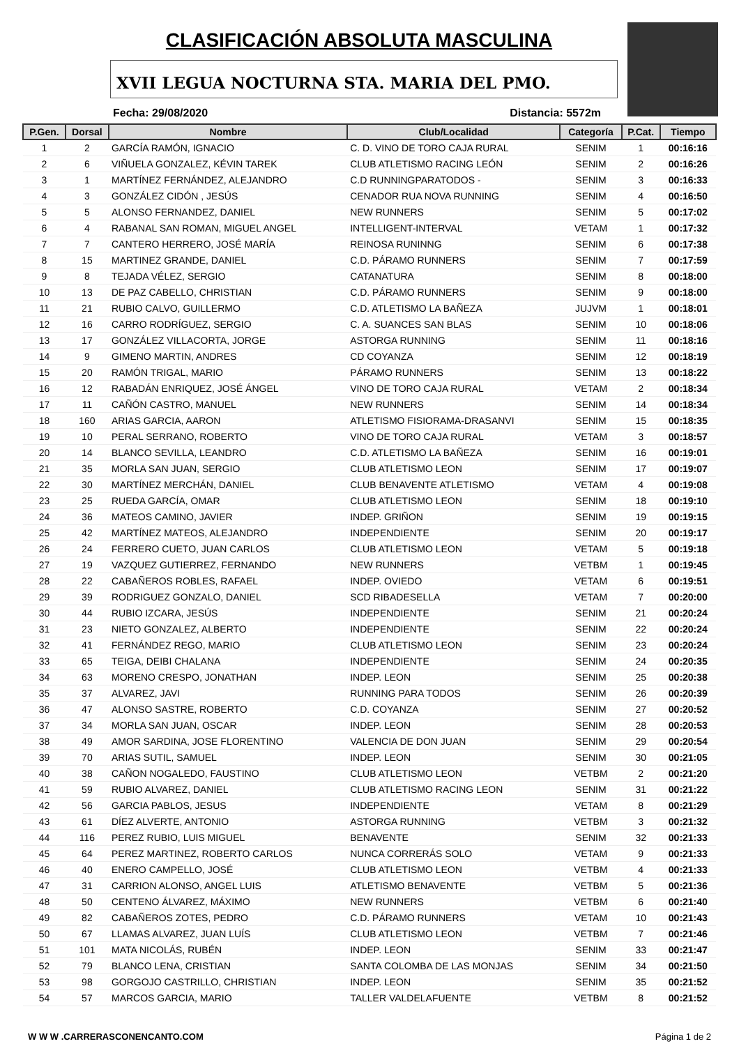CLASIFICACIÓN ABSOLUTA MASCULINA
XVII LEGUA NOCTURNA STA. MARIA DEL PMO.
Fecha: 29/08/2020 Distancia: 5572m
| P.Gen. | Dorsal | Nombre | Club/Localidad | Categoría | P.Cat. | Tiempo |
| --- | --- | --- | --- | --- | --- | --- |
| 1 | 2 | GARCÍA RAMÓN, IGNACIO | C. D. VINO DE TORO CAJA RURAL | SENIM | 1 | 00:16:16 |
| 2 | 6 | VIÑUELA GONZALEZ, KÉVIN TAREK | CLUB ATLETISMO RACING LEÓN | SENIM | 2 | 00:16:26 |
| 3 | 1 | MARTÍNEZ FERNÁNDEZ, ALEJANDRO | C.D RUNNINGPARATODOS - | SENIM | 3 | 00:16:33 |
| 4 | 3 | GONZÁLEZ CIDÓN , JESÚS | CENADOR RUA NOVA RUNNING | SENIM | 4 | 00:16:50 |
| 5 | 5 | ALONSO FERNANDEZ, DANIEL | NEW RUNNERS | SENIM | 5 | 00:17:02 |
| 6 | 4 | RABANAL SAN ROMAN, MIGUEL ANGEL | INTELLIGENT-INTERVAL | VETAM | 1 | 00:17:32 |
| 7 | 7 | CANTERO HERRERO, JOSÉ MARÍA | REINOSA RUNINNG | SENIM | 6 | 00:17:38 |
| 8 | 15 | MARTINEZ GRANDE, DANIEL | C.D. PÁRAMO RUNNERS | SENIM | 7 | 00:17:59 |
| 9 | 8 | TEJADA VÉLEZ, SERGIO | CATANATURA | SENIM | 8 | 00:18:00 |
| 10 | 13 | DE PAZ CABELLO, CHRISTIAN | C.D. PÁRAMO RUNNERS | SENIM | 9 | 00:18:00 |
| 11 | 21 | RUBIO CALVO, GUILLERMO | C.D. ATLETISMO LA BAÑEZA | JUJVM | 1 | 00:18:01 |
| 12 | 16 | CARRO RODRÍGUEZ, SERGIO | C. A. SUANCES SAN BLAS | SENIM | 10 | 00:18:06 |
| 13 | 17 | GONZÁLEZ VILLACORTA, JORGE | ASTORGA RUNNING | SENIM | 11 | 00:18:16 |
| 14 | 9 | GIMENO MARTIN, ANDRES | CD COYANZA | SENIM | 12 | 00:18:19 |
| 15 | 20 | RAMÓN TRIGAL, MARIO | PÁRAMO RUNNERS | SENIM | 13 | 00:18:22 |
| 16 | 12 | RABADÁN ENRIQUEZ, JOSÉ ÁNGEL | VINO DE TORO CAJA RURAL | VETAM | 2 | 00:18:34 |
| 17 | 11 | CAÑÓN CASTRO, MANUEL | NEW RUNNERS | SENIM | 14 | 00:18:34 |
| 18 | 160 | ARIAS GARCIA, AARON | ATLETISMO FISIORAMA-DRASANVI | SENIM | 15 | 00:18:35 |
| 19 | 10 | PERAL SERRANO, ROBERTO | VINO DE TORO CAJA RURAL | VETAM | 3 | 00:18:57 |
| 20 | 14 | BLANCO SEVILLA, LEANDRO | C.D. ATLETISMO LA BAÑEZA | SENIM | 16 | 00:19:01 |
| 21 | 35 | MORLA SAN JUAN, SERGIO | CLUB ATLETISMO LEON | SENIM | 17 | 00:19:07 |
| 22 | 30 | MARTÍNEZ MERCHÁN, DANIEL | CLUB BENAVENTE ATLETISMO | VETAM | 4 | 00:19:08 |
| 23 | 25 | RUEDA GARCÍA, OMAR | CLUB ATLETISMO LEON | SENIM | 18 | 00:19:10 |
| 24 | 36 | MATEOS CAMINO, JAVIER | INDEP. GRIÑON | SENIM | 19 | 00:19:15 |
| 25 | 42 | MARTÍNEZ MATEOS, ALEJANDRO | INDEPENDIENTE | SENIM | 20 | 00:19:17 |
| 26 | 24 | FERRERO CUETO, JUAN CARLOS | CLUB ATLETISMO LEON | VETAM | 5 | 00:19:18 |
| 27 | 19 | VAZQUEZ GUTIERREZ, FERNANDO | NEW RUNNERS | VETBM | 1 | 00:19:45 |
| 28 | 22 | CABAÑEROS ROBLES, RAFAEL | INDEP. OVIEDO | VETAM | 6 | 00:19:51 |
| 29 | 39 | RODRIGUEZ GONZALO, DANIEL | SCD RIBADESELLA | VETAM | 7 | 00:20:00 |
| 30 | 44 | RUBIO IZCARA, JESÚS | INDEPENDIENTE | SENIM | 21 | 00:20:24 |
| 31 | 23 | NIETO GONZALEZ, ALBERTO | INDEPENDIENTE | SENIM | 22 | 00:20:24 |
| 32 | 41 | FERNÁNDEZ REGO, MARIO | CLUB ATLETISMO LEON | SENIM | 23 | 00:20:24 |
| 33 | 65 | TEIGA, DEIBI CHALANA | INDEPENDIENTE | SENIM | 24 | 00:20:35 |
| 34 | 63 | MORENO CRESPO, JONATHAN | INDEP. LEON | SENIM | 25 | 00:20:38 |
| 35 | 37 | ALVAREZ, JAVI | RUNNING PARA TODOS | SENIM | 26 | 00:20:39 |
| 36 | 47 | ALONSO SASTRE, ROBERTO | C.D. COYANZA | SENIM | 27 | 00:20:52 |
| 37 | 34 | MORLA SAN JUAN, OSCAR | INDEP. LEON | SENIM | 28 | 00:20:53 |
| 38 | 49 | AMOR SARDINA, JOSE FLORENTINO | VALENCIA DE DON JUAN | SENIM | 29 | 00:20:54 |
| 39 | 70 | ARIAS SUTIL, SAMUEL | INDEP. LEON | SENIM | 30 | 00:21:05 |
| 40 | 38 | CAÑON NOGALEDO, FAUSTINO | CLUB ATLETISMO LEON | VETBM | 2 | 00:21:20 |
| 41 | 59 | RUBIO ALVAREZ, DANIEL | CLUB ATLETISMO RACING LEON | SENIM | 31 | 00:21:22 |
| 42 | 56 | GARCIA PABLOS, JESUS | INDEPENDIENTE | VETAM | 8 | 00:21:29 |
| 43 | 61 | DÍEZ ALVERTE, ANTONIO | ASTORGA RUNNING | VETBM | 3 | 00:21:32 |
| 44 | 116 | PEREZ RUBIO, LUIS MIGUEL | BENAVENTE | SENIM | 32 | 00:21:33 |
| 45 | 64 | PEREZ MARTINEZ, ROBERTO CARLOS | NUNCA CORRERÁS SOLO | VETAM | 9 | 00:21:33 |
| 46 | 40 | ENERO CAMPELLO, JOSÉ | CLUB ATLETISMO LEON | VETBM | 4 | 00:21:33 |
| 47 | 31 | CARRION ALONSO, ANGEL LUIS | ATLETISMO BENAVENTE | VETBM | 5 | 00:21:36 |
| 48 | 50 | CENTENO ÁLVAREZ, MÁXIMO | NEW RUNNERS | VETBM | 6 | 00:21:40 |
| 49 | 82 | CABAÑEROS ZOTES, PEDRO | C.D. PÁRAMO RUNNERS | VETAM | 10 | 00:21:43 |
| 50 | 67 | LLAMAS ALVAREZ, JUAN LUÍS | CLUB ATLETISMO LEON | VETBM | 7 | 00:21:46 |
| 51 | 101 | MATA NICOLÁS, RUBÉN | INDEP. LEON | SENIM | 33 | 00:21:47 |
| 52 | 79 | BLANCO LENA, CRISTIAN | SANTA COLOMBA DE LAS MONJAS | SENIM | 34 | 00:21:50 |
| 53 | 98 | GORGOJO CASTRILLO, CHRISTIAN | INDEP. LEON | SENIM | 35 | 00:21:52 |
| 54 | 57 | MARCOS GARCIA, MARIO | TALLER VALDELAFUENTE | VETBM | 8 | 00:21:52 |
W W W .CARRERASCONENCANTO.COM Página 1 de 2